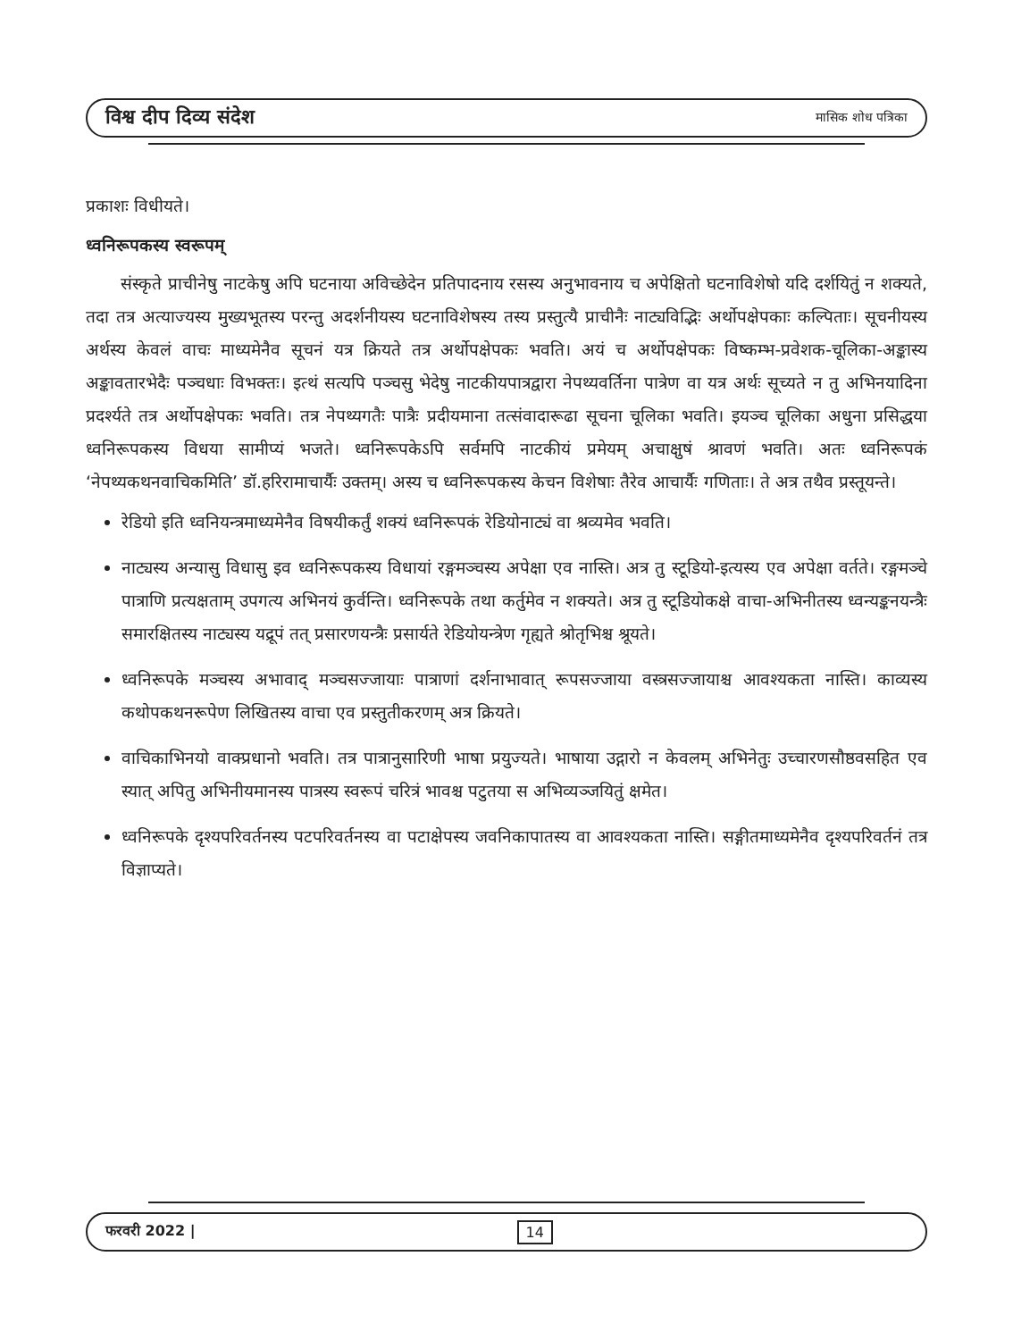विश्व दीप दिव्य संदेश मासिक शोध पत्रिका
प्रकाशः विधीयते।
ध्वनिरूपकस्य स्वरूपम्
संस्कृते प्राचीनेषु नाटकेषु अपि घटनाया अविच्छेदेन प्रतिपादनाय रसस्य अनुभावनाय च अपेक्षितो घटनाविशेषो यदि दर्शयितुं न शक्यते, तदा तत्र अत्याज्यस्य मुख्यभूतस्य परन्तु अदर्शनीयस्य घटनाविशेषस्य तस्य प्रस्तुत्यै प्राचीनैः नाट्यविद्भिः अर्थोपक्षेपकाः कल्पिताः। सूचनीयस्य अर्थस्य केवलं वाचः माध्यमेनैव सूचनं यत्र क्रियते तत्र अर्थोपक्षेपकः भवति। अयं च अर्थोपक्षेपकः विष्कम्भ-प्रवेशक-चूलिका-अङ्कास्य अङ्कावतारभेदैः पञ्चधाः विभक्तः। इत्थं सत्यपि पञ्चसु भेदेषु नाटकीयपात्रद्वारा नेपथ्यवर्तिना पात्रेण वा यत्र अर्थः सूच्यते न तु अभिनयादिना प्रदर्श्यते तत्र अर्थोपक्षेपकः भवति। तत्र नेपथ्यगतैः पात्रैः प्रदीयमाना तत्संवादारूढा सूचना चूलिका भवति। इयञ्च चूलिका अधुना प्रसिद्धया ध्वनिरूपकस्य विधया सामीप्यं भजते। ध्वनिरूपकेऽपि सर्वमपि नाटकीयं प्रमेयम् अचाक्षुषं श्रावणं भवति। अतः ध्वनिरूपकं ‘नेपथ्यकथनवाचिकमिति’ डॉ.हरिरामाचार्यैः उक्तम्। अस्य च ध्वनिरूपकस्य केचन विशेषाः तैरेव आचार्यैः गणिताः। ते अत्र तथैव प्रस्तूयन्ते।
रेडियो इति ध्वनियन्त्रमाध्यमेनैव विषयीकर्तुं शक्यं ध्वनिरूपकं रेडियोनाट्यं वा श्रव्यमेव भवति।
नाट्यस्य अन्यासु विधासु इव ध्वनिरूपकस्य विधायां रङ्गमञ्चस्य अपेक्षा एव नास्ति। अत्र तु स्टूडियो-इत्यस्य एव अपेक्षा वर्तते। रङ्गमञ्चे पात्राणि प्रत्यक्षताम् उपगत्य अभिनयं कुर्वन्ति। ध्वनिरूपके तथा कर्तुमेव न शक्यते। अत्र तु स्टूडियोकक्षे वाचा-अभिनीतस्य ध्वन्यङ्कनयन्त्रैः समारक्षितस्य नाट्यस्य यद्रूपं तत् प्रसारणयन्त्रैः प्रसार्यते रेडियोयन्त्रेण गृह्यते श्रोतृभिश्च श्रूयते।
ध्वनिरूपके मञ्चस्य अभावाद् मञ्चसज्जायाः पात्राणां दर्शनाभावात् रूपसज्जाया वस्त्रसज्जायाश्च आवश्यकता नास्ति। काव्यस्य कथोपकथनरूपेण लिखितस्य वाचा एव प्रस्तुतीकरणम् अत्र क्रियते।
वाचिकाभिनयो वाक्प्रधानो भवति। तत्र पात्रानुसारिणी भाषा प्रयुज्यते। भाषाया उद्गारो न केवलम् अभिनेतुः उच्चारणसौष्ठवसहित एव स्यात् अपितु अभिनीयमानस्य पात्रस्य स्वरूपं चरित्रं भावश्च पटुतया स अभिव्यञ्जयितुं क्षमेत।
ध्वनिरूपके दृश्यपरिवर्तनस्य पटपरिवर्तनस्य वा पटाक्षेपस्य जवनिकापातस्य वा आवश्यकता नास्ति। सङ्गीतमाध्यमेनैव दृश्यपरिवर्तनं तत्र विज्ञाप्यते।
फरवरी 2022 | 14